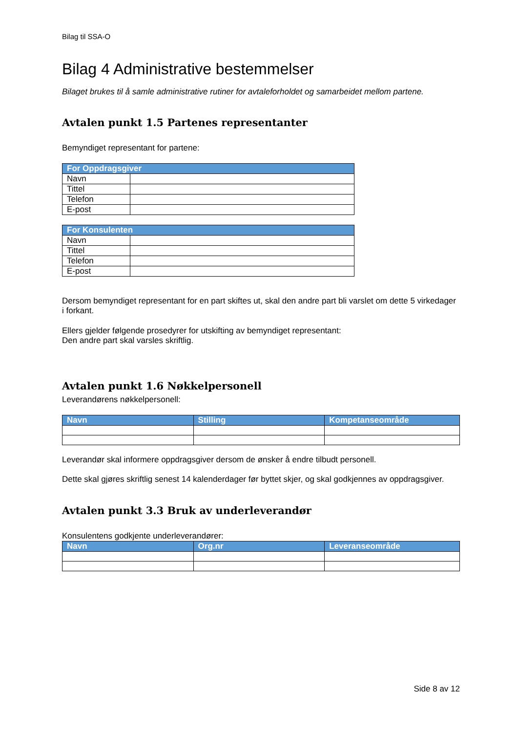Bilag til SSA-O
Bilag 4 Administrative bestemmelser
Bilaget brukes til å samle administrative rutiner for avtaleforholdet og samarbeidet mellom partene.
Avtalen punkt 1.5 Partenes representanter
Bemyndiget representant for partene:
| For Oppdragsgiver | |
| --- | --- |
| Navn | |
| Tittel | |
| Telefon | |
| E-post | |
| For Konsulenten | |
| --- | --- |
| Navn | |
| Tittel | |
| Telefon | |
| E-post | |
Dersom bemyndiget representant for en part skiftes ut, skal den andre part bli varslet om dette 5 virkedager i forkant.
Ellers gjelder følgende prosedyrer for utskifting av bemyndiget representant:
Den andre part skal varsles skriftlig.
Avtalen punkt 1.6 Nøkkelpersonell
Leverandørens nøkkelpersonell:
| Navn | Stilling | Kompetanseområde |
| --- | --- | --- |
Leverandør skal informere oppdragsgiver dersom de ønsker å endre tilbudt personell.
Dette skal gjøres skriftlig senest 14 kalenderdager før byttet skjer, og skal godkjennes av oppdragsgiver.
Avtalen punkt 3.3 Bruk av underleverandør
Konsulentens godkjente underleverandører:
| Navn | Org.nr | Leveranseområde |
| --- | --- | --- |
Side 8 av 12